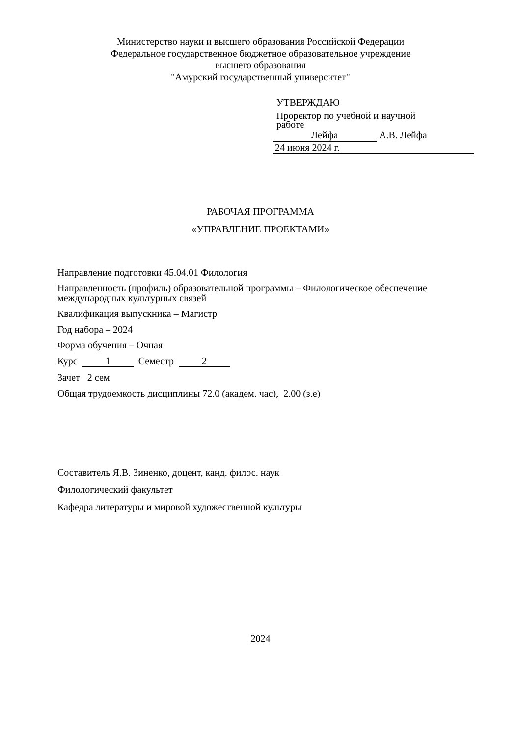Министерство науки и высшего образования Российской Федерации
Федеральное государственное бюджетное образовательное учреждение
высшего образования
"Амурский государственный университет"
УТВЕРЖДАЮ
Проректор по учебной и научной
работе
Лейфа А.В. Лейфа
24 июня 2024 г.
РАБОЧАЯ ПРОГРАММА
«УПРАВЛЕНИЕ ПРОЕКТАМИ»
Направление подготовки 45.04.01 Филология
Направленность (профиль) образовательной программы – Филологическое обеспечение международных культурных связей
Квалификация выпускника – Магистр
Год набора – 2024
Форма обучения – Очная
Курс 1 Семестр 2
Зачет 2 сем
Общая трудоемкость дисциплины 72.0 (академ. час), 2.00 (з.е)
Составитель Я.В. Зиненко, доцент, канд. филос. наук
Филологический факультет
Кафедра литературы и мировой художественной культуры
2024